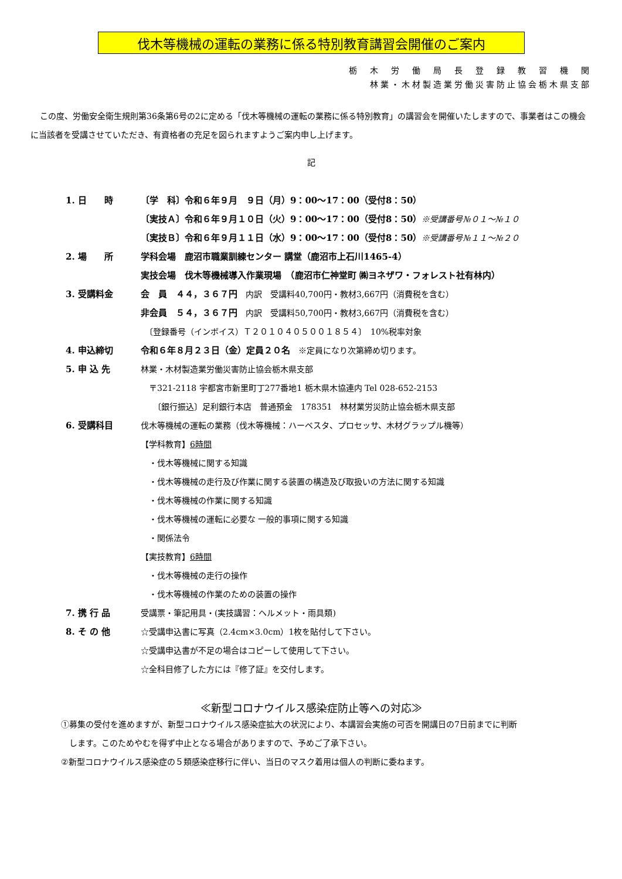伐木等機械の運転の業務に係る特別教育講習会開催のご案内
栃　木　労　働　局　長　登　録　教　習　機　関
林業・木材製造業労働災害防止協会栃木県支部
この度、労働安全衛生規則第36条第6号の2に定める「伐木等機械の運転の業務に係る特別教育」の講習会を開催いたしますので、事業者はこの機会に当該者を受講させていただき、有資格者の充足を図られますようご案内申し上げます。
記
| 1. 日 時 | 〔学 科〕令和６年９月 ９日（月）9：00〜17：00（受付8：50） |
| | 〔実技Ａ〕令和６年９月１０日（火）9：00〜17：00（受付8：50） ※受講番号№０１〜№１０ |
| | 〔実技Ｂ〕令和６年９月１１日（水）9：00〜17：00（受付8：50） ※受講番号№１１〜№２０ |
| 2. 場 所 | 学科会場 鹿沼市職業訓練センター 講堂（鹿沼市上石川1465-4） |
| | 実技会場 伐木等機械導入作業現場 （鹿沼市仁神堂町 ㈱ヨネザワ・フォレスト社有林内） |
| 3. 受講料金 | 会 員 ４４，３６７円 内訳 受講料40,700円・教材3,667円（消費税を含む） |
| | 非会員 ５４，３６７円 内訳 受講料50,700円・教材3,667円（消費税を含む） |
| | 〔登録番号（インボイス）Ｔ２０１０４０５００１８５４〕 10%税率対象 |
| 4. 申込締切 | 令和６年８月２３日（金）定員２０名 ※定員になり次第締め切ります。 |
| 5. 申 込 先 | 林業・木材製造業労働災害防止協会栃木県支部 |
| | 〒321-2118 宇都宮市新里町丁277番地1 栃木県木協連内 Tel 028-652-2153 |
| | 〔銀行振込〕足利銀行本店 普通預金 178351 林材業労災防止協会栃木県支部 |
| 6. 受講科目 | 伐木等機械の運転の業務（伐木等機械：ハーベスタ、プロセッサ、木材グラップル機等） |
| | 【学科教育】 6時間 |
| | ・伐木等機械に関する知識 |
| | ・伐木等機械の走行及び作業に関する装置の構造及び取扱いの方法に関する知識 |
| | ・伐木等機械の作業に関する知識 |
| | ・伐木等機械の運転に必要な 一般的事項に関する知識 |
| | ・関係法令 |
| | 【実技教育】 6時間 |
| | ・伐木等機械の走行の操作 |
| | ・伐木等機械の作業のための装置の操作 |
| 7. 携 行 品 | 受講票・筆記用具・(実技講習：ヘルメット・雨具類) |
| 8. そ の 他 | ☆受講申込書に写真（2.4cm×3.0cm）1枚を貼付して下さい。 |
| | ☆受講申込書が不足の場合はコピーして使用して下さい。 |
| | ☆全科目修了した方には『修了証』を交付します。 |
≪新型コロナウイルス感染症防止等への対応≫
①募集の受付を進めますが、新型コロナウイルス感染症拡大の状況により、本講習会実施の可否を開講日の7日前までに判断
　します。このためやむを得ず中止となる場合がありますので、予めご了承下さい。
②新型コロナウイルス感染症の５類感染症移行に伴い、当日のマスク着用は個人の判断に委ねます。